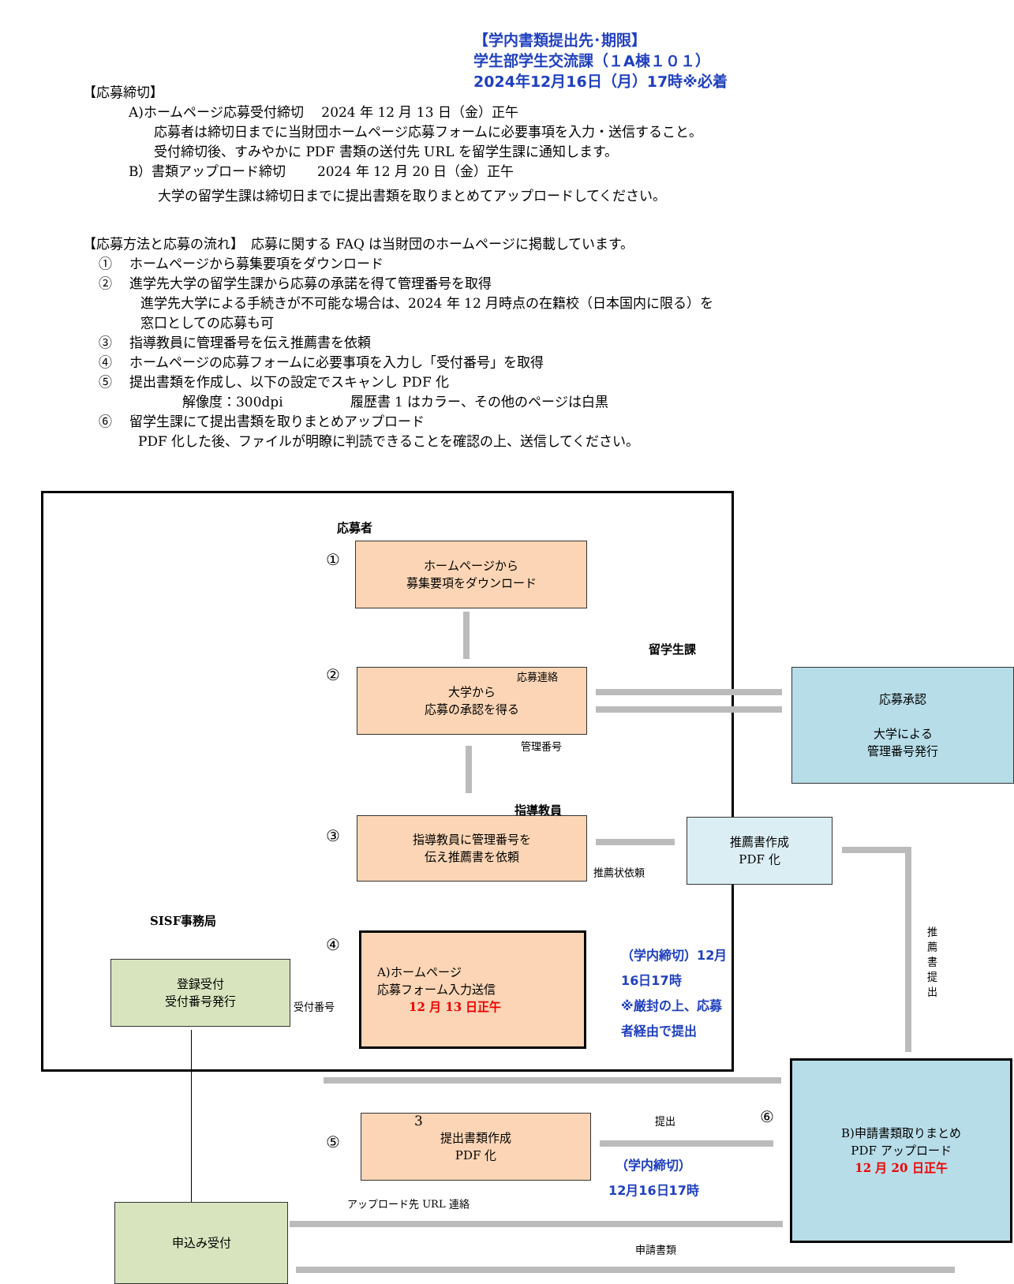【学内書類提出先･期限】
学生部学生交流課（１A棟１０１）
2024年12月16日（月）17時※必着
【応募締切】
A)ホームページ応募受付締切　 2024 年 12 月 13 日（金）正午
応募者は締切日までに当財団ホームページ応募フォームに必要事項を入力・送信すること。
受付締切後、すみやかに PDF 書類の送付先 URL を留学生課に通知します。
B）書類アップロード締切　　 2024 年 12 月 20 日（金）正午
大学の留学生課は締切日までに提出書類を取りまとめてアップロードしてください。
【応募方法と応募の流れ】　応募に関する FAQ は当財団のホームページに掲載しています。
①　 ホームページから募集要項をダウンロード
②　 進学先大学の留学生課から応募の承諾を得て管理番号を取得
進学先大学による手続きが不可能な場合は、2024 年 12 月時点の在籍校（日本国内に限る）を
窓口としての応募も可
③　 指導教員に管理番号を伝え推薦書を依頼
④　 ホームページの応募フォームに必要事項を入力し「受付番号」を取得
⑤　 提出書類を作成し、以下の設定でスキャンし PDF 化
解像度：300dpi　　　　　履歴書 1 はカラー、その他のページは白黒
⑥　 留学生課にて提出書類を取りまとめアップロード
PDF 化した後、ファイルが明瞭に判読できることを確認の上、送信してください。
応募者
①
ホームページから
募集要項をダウンロード
留学生課
②
大学から
応募の承認を得る
応募連絡
管理番号
応募承認
大学による
管理番号発行
指導教員
③
指導教員に管理番号を
伝え推薦書を依頼
推薦状依頼
推薦書作成
PDF 化
推薦書提出
SISF事務局
登録受付
受付番号発行
受付番号
④
A)ホームページ
応募フォーム入力送信
12 月 13 日正午
（学内締切）12月16日17時
※厳封の上、応募者経由で提出
⑤
提出書類作成
PDF 化
提出 ⑥
（学内締切）
12月16日17時
B)申請書類取りまとめ
PDF アップロード
12 月 20 日正午
アップロード先 URL 連絡
申込み受付
申請書類
3